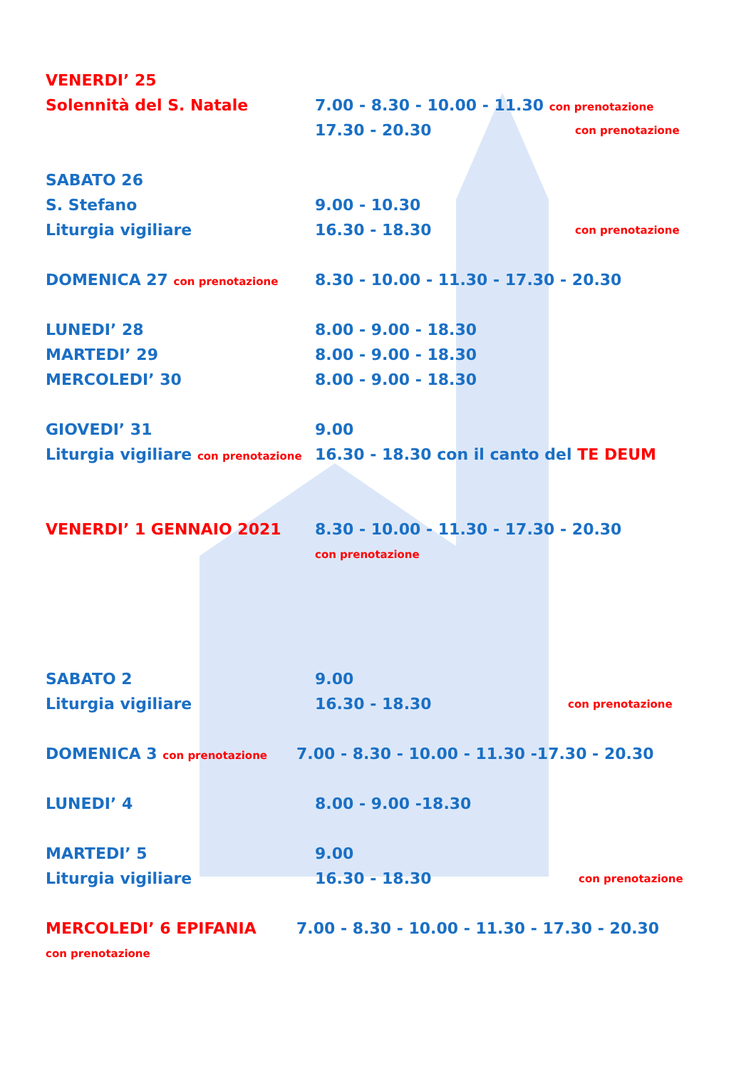VENERDI’ 25
Solennità del S. Natale 7.00 - 8.30 - 10.00 - 11.30 con prenotazione
17.30 - 20.30 con prenotazione
SABATO 26
S. Stefano 9.00 - 10.30
Liturgia vigiliare 16.30 - 18.30 con prenotazione
DOMENICA 27 con prenotazione 8.30 - 10.00 - 11.30 - 17.30 - 20.30
LUNEDI’ 28 8.00 - 9.00 - 18.30
MARTEDI’ 29 8.00 - 9.00 - 18.30
MERCOLEDI’ 30 8.00 - 9.00 - 18.30
GIOVEDI’ 31 9.00
Liturgia vigiliare con prenotazione 16.30 - 18.30 con il canto del TE DEUM
VENERDI’ 1 GENNAIO 2021 8.30 - 10.00 - 11.30 - 17.30 - 20.30
con prenotazione
SABATO 2 9.00
Liturgia vigiliare 16.30 - 18.30 con prenotazione
DOMENICA 3 con prenotazione 7.00 - 8.30 - 10.00 - 11.30 -17.30 - 20.30
LUNEDI’ 4 8.00 - 9.00 -18.30
MARTEDI’ 5 9.00
Liturgia vigiliare 16.30 - 18.30 con prenotazione
MERCOLEDI’ 6 EPIFANIA 7.00 - 8.30 - 10.00 - 11.30 - 17.30 - 20.30
con prenotazione